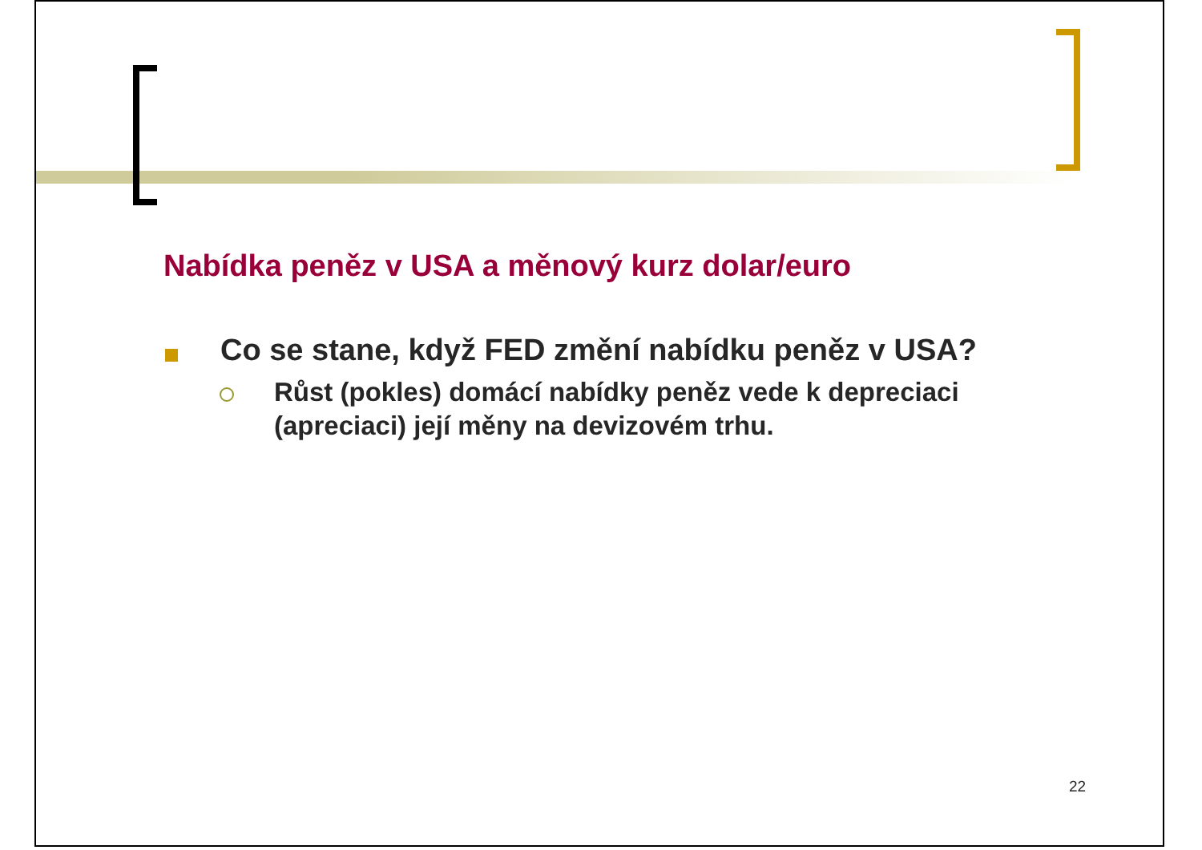Nabídka peněz v USA a měnový kurz dolar/euro
Co se stane, když FED změní nabídku peněz v USA?
Růst (pokles) domácí nabídky peněz vede k depreciaci (apreciaci) její měny na devizovém trhu.
22